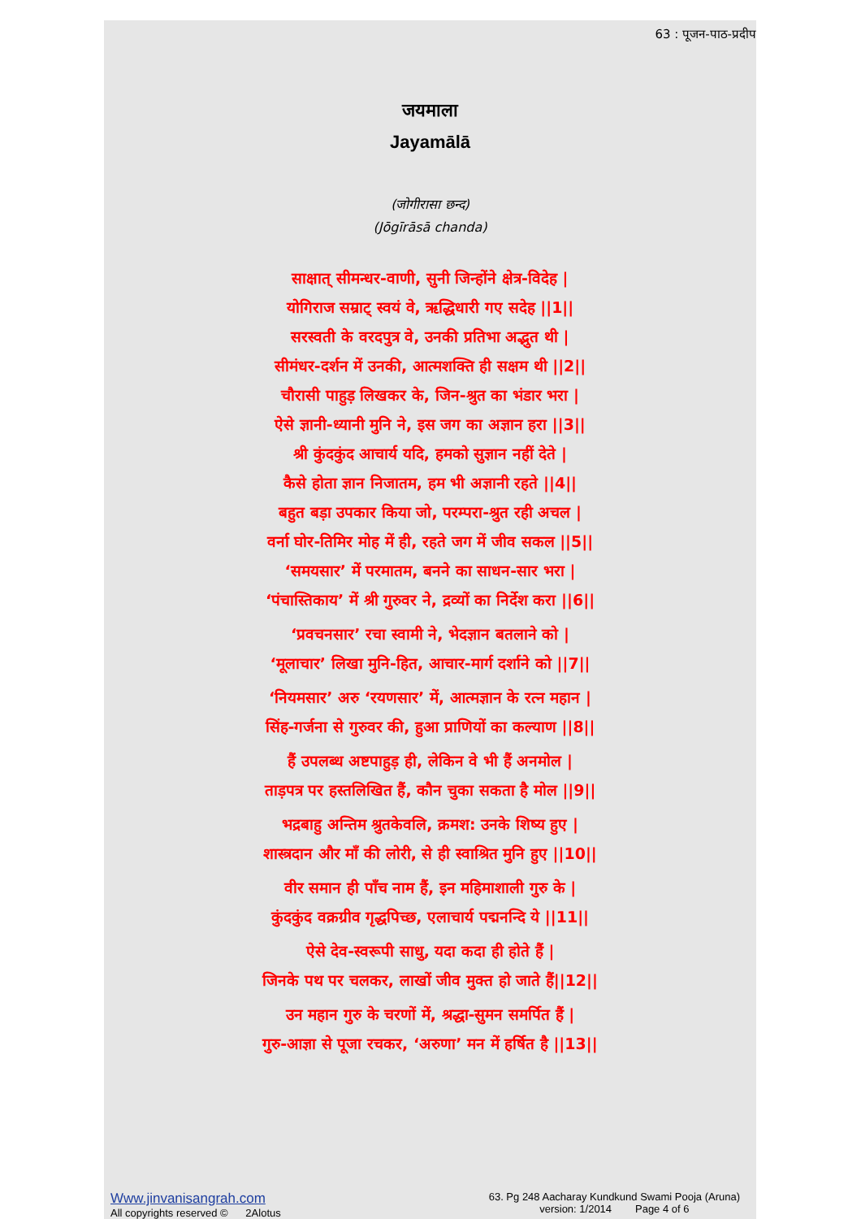63 : पूजन-पाठ-प्रदीप
जयमाला
Jayamālā
(जोगीरासा छन्द)
(Jōgīrāsā chanda)
साक्षात् सीमन्धर-वाणी, सुनी जिन्होंने क्षेत्र-विदेह |
योगिराज सम्राट् स्वयं वे, ऋद्धिधारी गए सदेह ||1||
सरस्वती के वरदपुत्र वे, उनकी प्रतिभा अद्भुत थी |
सीमंधर-दर्शन में उनकी, आत्मशक्ति ही सक्षम थी ||2||
चौरासी पाहुड़ लिखकर के, जिन-श्रुत का भंडार भरा |
ऐसे ज्ञानी-ध्यानी मुनि ने, इस जग का अज्ञान हरा ||3||
श्री कुंदकुंद आचार्य यदि, हमको सुज्ञान नहीं देते |
कैसे होता ज्ञान निजातम, हम भी अज्ञानी रहते ||4||
बहुत बड़ा उपकार किया जो, परम्परा-श्रुत रही अचल |
वर्ना घोर-तिमिर मोह में ही, रहते जग में जीव सकल ||5||
‘समयसार’ में परमातम, बनने का साधन-सार भरा |
‘पंचास्तिकाय’ में श्री गुरुवर ने, द्रव्यों का निर्देश करा ||6||
‘प्रवचनसार’ रचा स्वामी ने, भेदज्ञान बतलाने को |
‘मूलाचार’ लिखा मुनि-हित, आचार-मार्ग दर्शाने को ||7||
‘नियमसार’ अरु ‘रयणसार’ में, आत्मज्ञान के रत्न महान |
सिंह-गर्जना से गुरुवर की, हुआ प्राणियों का कल्याण ||8||
हैं उपलब्ध अष्टपाहुड़ ही, लेकिन वे भी हैं अनमोल |
ताड़पत्र पर हस्तलिखित हैं, कौन चुका सकता है मोल ||9||
भद्रबाहु अन्तिम श्रुतकेवलि, क्रमश: उनके शिष्य हुए |
शास्त्रदान और माँ की लोरी, से ही स्वाश्रित मुनि हुए ||10||
वीर समान ही पाँच नाम हैं, इन महिमाशाली गुरु के |
कुंदकुंद वक्रग्रीव गृद्धपिच्छ, एलाचार्य पद्मनन्दि ये ||11||
ऐसे देव-स्वरूपी साधु, यदा कदा ही होते हैं |
जिनके पथ पर चलकर, लाखों जीव मुक्त हो जाते हैं||12||
उन महान गुरु के चरणों में, श्रद्धा-सुमन समर्पित हैं |
गुरु-आज्ञा से पूजा रचकर, ‘अरुणा’ मन में हर्षित है ||13||
Www.jinvanisangrah.com
All copyrights reserved © 2Alotus
63. Pg 248 Aacharay Kundkund Swami Pooja (Aruna)
version: 1/2014 Page 4 of 6